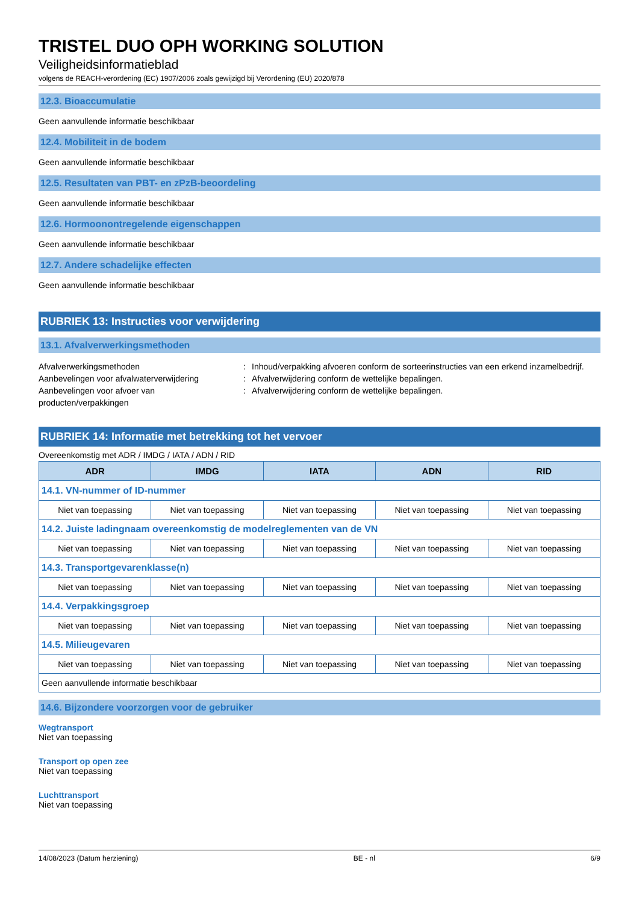TRISTEL DUO OPH WORKING SOLUTION
Veiligheidsinformatieblad
volgens de REACH-verordening (EC) 1907/2006 zoals gewijzigd bij Verordening (EU) 2020/878
12.3. Bioaccumulatie
Geen aanvullende informatie beschikbaar
12.4. Mobiliteit in de bodem
Geen aanvullende informatie beschikbaar
12.5. Resultaten van PBT- en zPzB-beoordeling
Geen aanvullende informatie beschikbaar
12.6. Hormoonontregelende eigenschappen
Geen aanvullende informatie beschikbaar
12.7. Andere schadelijke effecten
Geen aanvullende informatie beschikbaar
RUBRIEK 13: Instructies voor verwijdering
13.1. Afvalverwerkingsmethoden
Afvalverwerkingsmethoden
:
Inhoud/verpakking afvoeren conform de sorteerinstructies van een erkend inzamelbedrijf.
Aanbevelingen voor afvalwaterverwijdering
:
Afvalverwijdering conform de wettelijke bepalingen.
Aanbevelingen voor afvoer van producten/verpakkingen
:
Afvalverwijdering conform de wettelijke bepalingen.
RUBRIEK 14: Informatie met betrekking tot het vervoer
Overeenkomstig met ADR / IMDG / IATA / ADN / RID
| ADR | IMDG | IATA | ADN | RID |
| --- | --- | --- | --- | --- |
| 14.1. VN-nummer of ID-nummer | | | | |
| Niet van toepassing | Niet van toepassing | Niet van toepassing | Niet van toepassing | Niet van toepassing |
| 14.2. Juiste ladingnaam overeenkomstig de modelreglementen van de VN | | | | |
| Niet van toepassing | Niet van toepassing | Niet van toepassing | Niet van toepassing | Niet van toepassing |
| 14.3. Transportgevarenklasse(n) | | | | |
| Niet van toepassing | Niet van toepassing | Niet van toepassing | Niet van toepassing | Niet van toepassing |
| 14.4. Verpakkingsgroep | | | | |
| Niet van toepassing | Niet van toepassing | Niet van toepassing | Niet van toepassing | Niet van toepassing |
| 14.5. Milieugevaren | | | | |
| Niet van toepassing | Niet van toepassing | Niet van toepassing | Niet van toepassing | Niet van toepassing |
| Geen aanvullende informatie beschikbaar | | | | |
14.6. Bijzondere voorzorgen voor de gebruiker
Wegtransport
Niet van toepassing
Transport op open zee
Niet van toepassing
Luchttransport
Niet van toepassing
14/08/2023 (Datum herziening) BE - nl 6/9